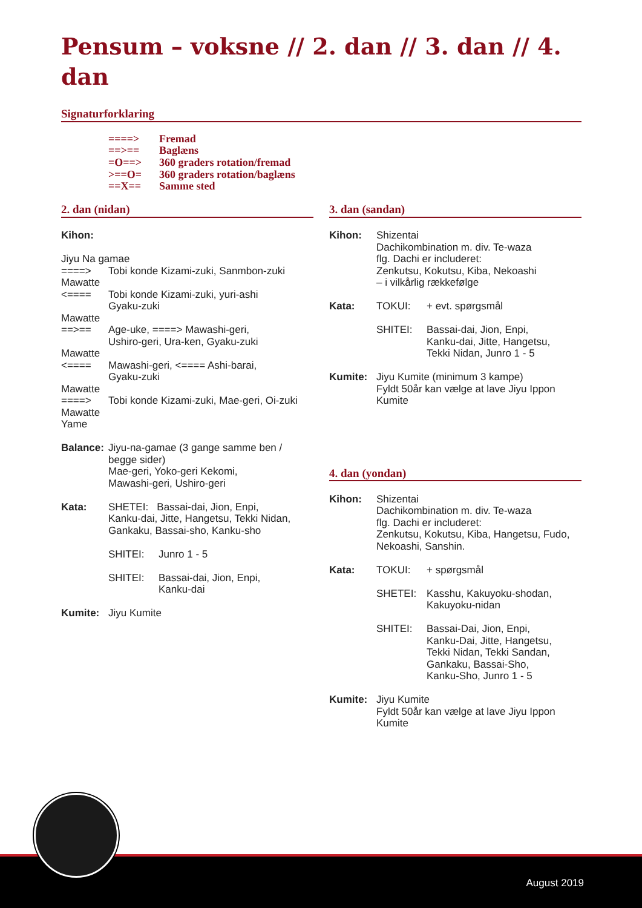Pensum – voksne // 2. dan // 3. dan // 4. dan
Signaturforklaring
====> Fremad
==>== Baglæns
=O==> 360 graders rotation/fremad
>==O= 360 graders rotation/baglæns
==X== Samme sted
2. dan (nidan)
Kihon:
Jiyu Na gamae
====> Tobi konde Kizami-zuki, Sanmbon-zuki
Mawatte
<==== Tobi konde Kizami-zuki, yuri-ashi
Gyaku-zuki
Mawatte
==>== Age-uke, ====> Mawashi-geri,
Ushiro-geri, Ura-ken, Gyaku-zuki
Mawatte
<==== Mawashi-geri, <==== Ashi-barai,
Gyaku-zuki
Mawatte
====> Tobi konde Kizami-zuki, Mae-geri, Oi-zuki
Mawatte
Yame
Balance:
Jiyu-na-gamae (3 gange samme ben / begge sider)
Mae-geri, Yoko-geri Kekomi,
Mawashi-geri, Ushiro-geri
Kata: SHETEI: Bassai-dai, Jion, Enpi,
Kanku-dai, Jitte, Hangetsu, Tekki Nidan,
Gankaku, Bassai-sho, Kanku-sho
SHITEI: Junro 1 - 5
SHITEI: Bassai-dai, Jion, Enpi,
Kanku-dai
Kumite: Jiyu Kumite
3. dan (sandan)
Kihon: Shizentai
Dachikombination m. div. Te-waza
flg. Dachi er includeret:
Zenkutsu, Kokutsu, Kiba, Nekoashi
– i vilkårlig rækkefølge
Kata: TOKUI: + evt. spørgsmål
SHITEI: Bassai-dai, Jion, Enpi,
Kanku-dai, Jitte, Hangetsu,
Tekki Nidan, Junro 1 - 5
Kumite: Jiyu Kumite (minimum 3 kampe)
Fyldt 50år kan vælge at lave Jiyu Ippon Kumite
4. dan (yondan)
Kihon: Shizentai
Dachikombination m. div. Te-waza
flg. Dachi er includeret:
Zenkutsu, Kokutsu, Kiba, Hangetsu, Fudo, Nekoashi, Sanshin.
Kata: TOKUI: + spørgsmål
SHETEI: Kasshu, Kakuyoku-shodan,
Kakuyoku-nidan
SHITEI: Bassai-Dai, Jion, Enpi,
Kanku-Dai, Jitte, Hangetsu,
Tekki Nidan, Tekki Sandan,
Gankaku, Bassai-Sho,
Kanku-Sho, Junro 1 - 5
Kumite: Jiyu Kumite
Fyldt 50år kan vælge at lave Jiyu Ippon Kumite
August 2019